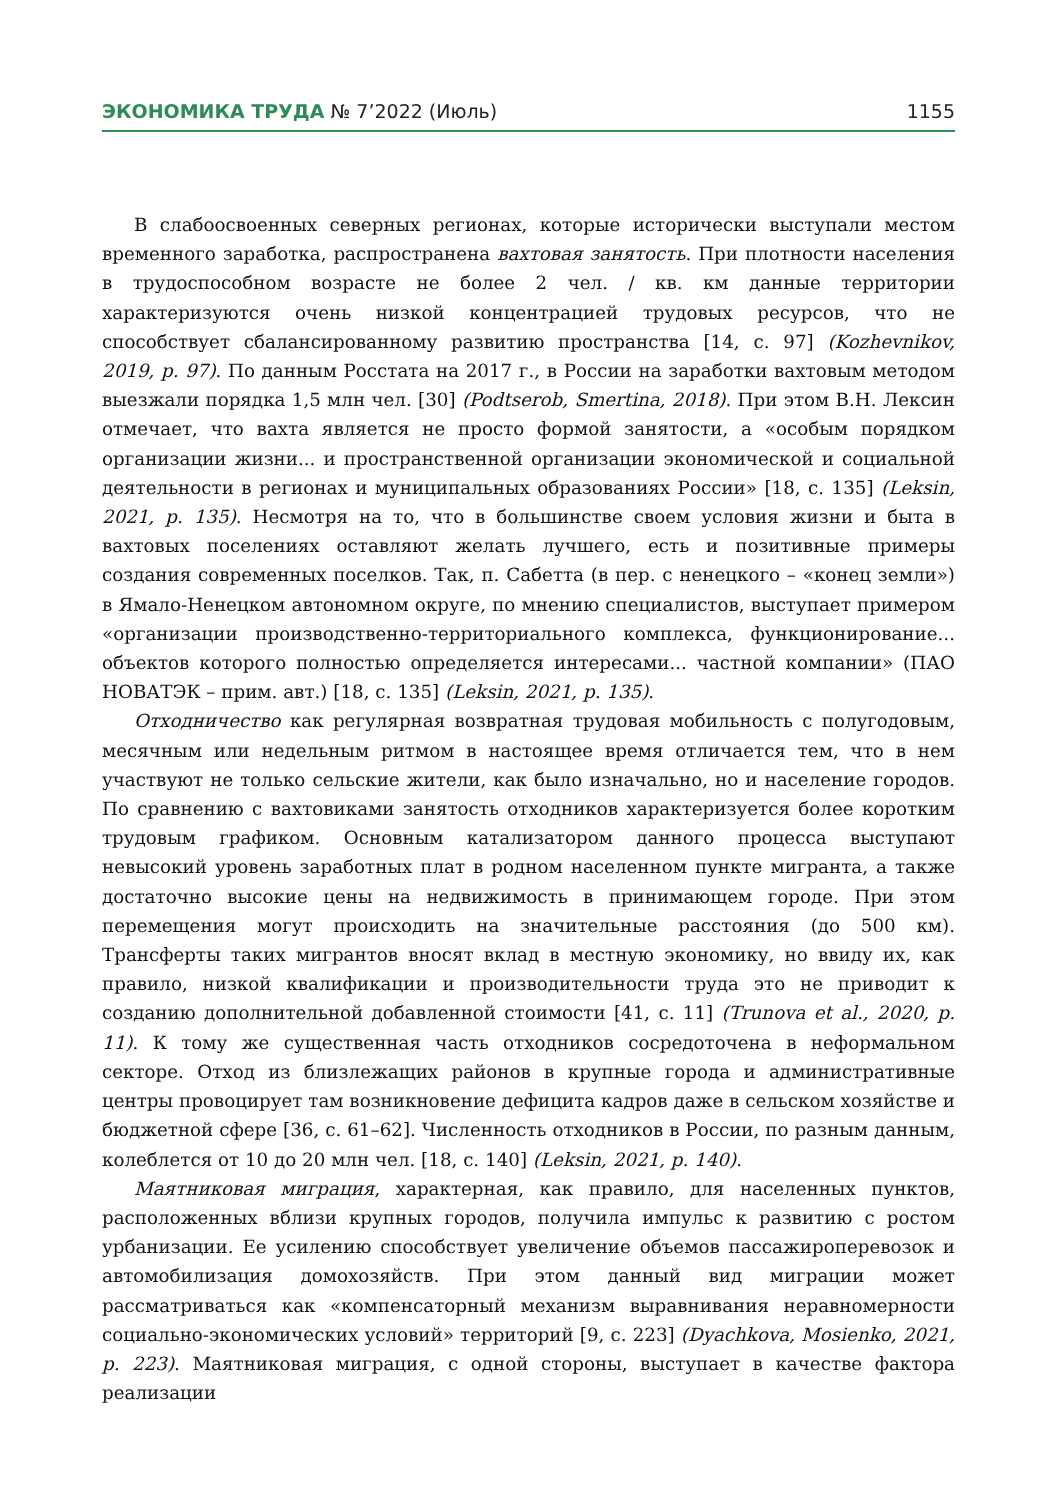ЭКОНОМИКА ТРУДА № 7’2022 (Июль) 1155
В слабоосвоенных северных регионах, которые исторически выступали местом временного заработка, распространена вахтовая занятость. При плотности населения в трудоспособном возрасте не более 2 чел. / кв. км данные территории характеризуются очень низкой концентрацией трудовых ресурсов, что не способствует сбалансированному развитию пространства [14, с. 97] (Kozhevnikov, 2019, p. 97). По данным Росстата на 2017 г., в России на заработки вахтовым методом выезжали порядка 1,5 млн чел. [30] (Podtserob, Smertina, 2018). При этом В.Н. Лексин отмечает, что вахта является не просто формой занятости, а «особым порядком организации жизни... и пространственной организации экономической и социальной деятельности в регионах и муниципальных образованиях России» [18, с. 135] (Leksin, 2021, p. 135). Несмотря на то, что в большинстве своем условия жизни и быта в вахтовых поселениях оставляют желать лучшего, есть и позитивные примеры создания современных поселков. Так, п. Сабетта (в пер. с ненецкого – «конец земли») в Ямало-Ненецком автономном округе, по мнению специалистов, выступает примером «организации производственно-территориального комплекса, функционирование... объектов которого полностью определяется интересами... частной компании» (ПАО НОВАТЭК – прим. авт.) [18, с. 135] (Leksin, 2021, p. 135).
Отходничество как регулярная возвратная трудовая мобильность с полугодовым, месячным или недельным ритмом в настоящее время отличается тем, что в нем участвуют не только сельские жители, как было изначально, но и население городов. По сравнению с вахтовиками занятость отходников характеризуется более коротким трудовым графиком. Основным катализатором данного процесса выступают невысокий уровень заработных плат в родном населенном пункте мигранта, а также достаточно высокие цены на недвижимость в принимающем городе. При этом перемещения могут происходить на значительные расстояния (до 500 км). Трансферты таких мигрантов вносят вклад в местную экономику, но ввиду их, как правило, низкой квалификации и производительности труда это не приводит к созданию дополнительной добавленной стоимости [41, с. 11] (Trunova et al., 2020, p. 11). К тому же существенная часть отходников сосредоточена в неформальном секторе. Отход из близлежащих районов в крупные города и административные центры провоцирует там возникновение дефицита кадров даже в сельском хозяйстве и бюджетной сфере [36, с. 61–62]. Численность отходников в России, по разным данным, колеблется от 10 до 20 млн чел. [18, с. 140] (Leksin, 2021, p. 140).
Маятниковая миграция, характерная, как правило, для населенных пунктов, расположенных вблизи крупных городов, получила импульс к развитию с ростом урбанизации. Ее усилению способствует увеличение объемов пассажироперевозок и автомобилизация домохозяйств. При этом данный вид миграции может рассматриваться как «компенсаторный механизм выравнивания неравномерности социально-экономических условий» территорий [9, с. 223] (Dyachkova, Mosienko, 2021, p. 223). Маятниковая миграция, с одной стороны, выступает в качестве фактора реализации